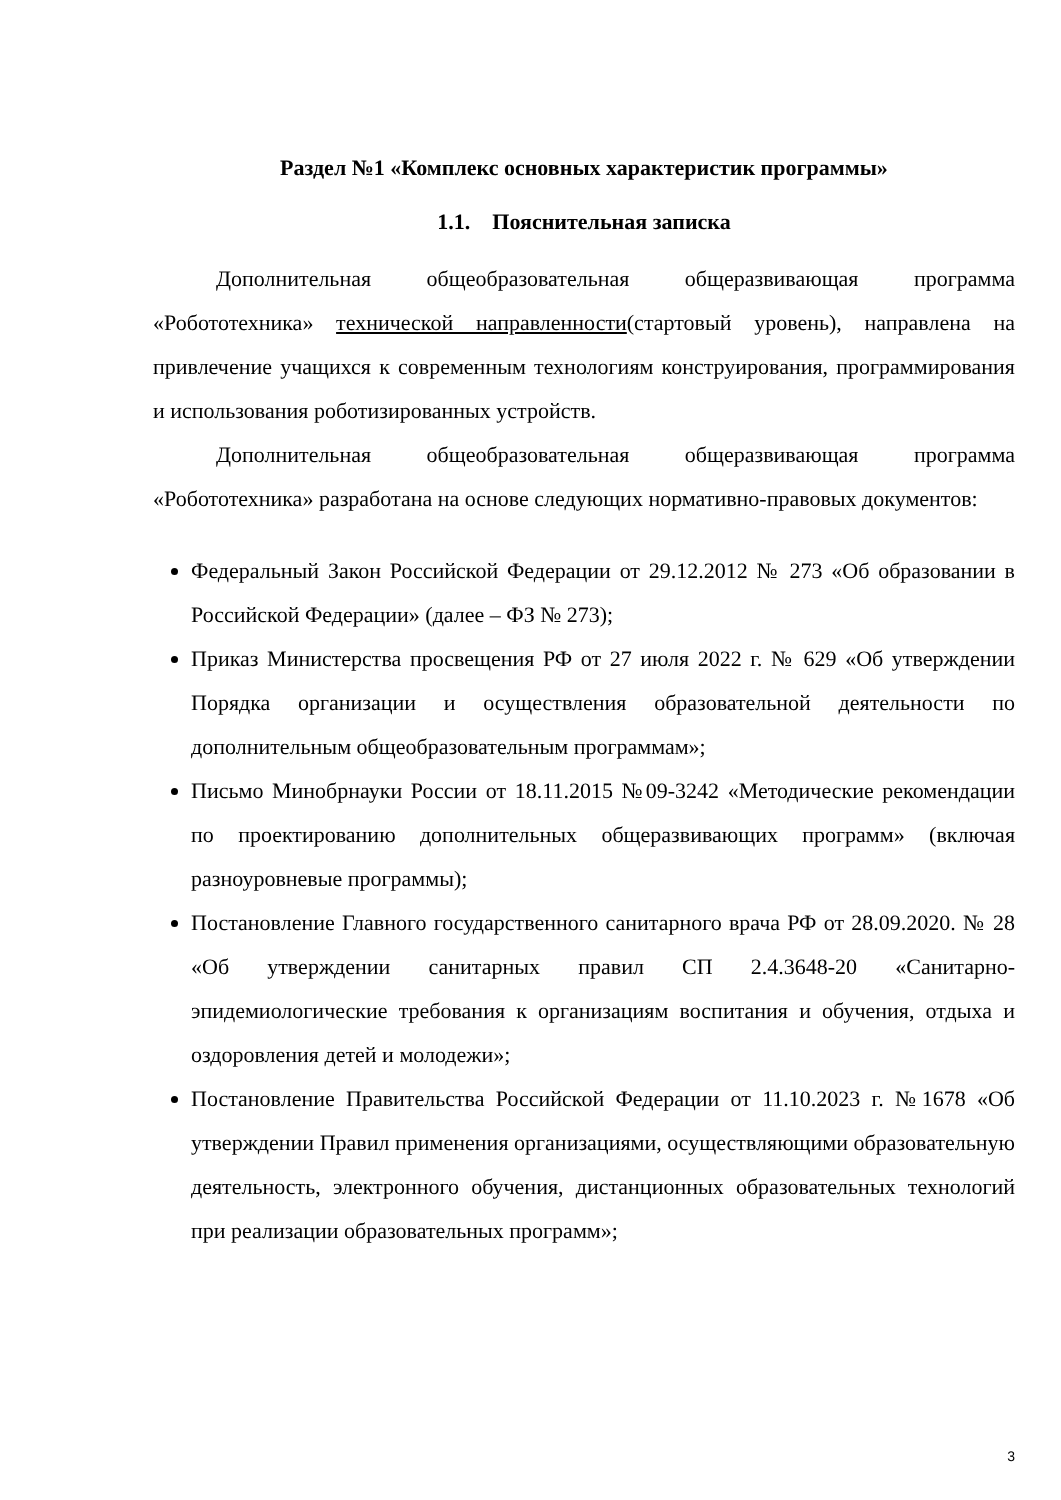Раздел №1 «Комплекс основных характеристик программы»
1.1. Пояснительная записка
Дополнительная общеобразовательная общеразвивающая программа «Робототехника» технической направленности(стартовый уровень), направлена на привлечение учащихся к современным технологиям конструирования, программирования и использования роботизированных устройств.
Дополнительная общеобразовательная общеразвивающая программа «Робототехника» разработана на основе следующих нормативно-правовых документов:
Федеральный Закон Российской Федерации от 29.12.2012 № 273 «Об образовании в Российской Федерации» (далее – ФЗ № 273);
Приказ Министерства просвещения РФ от 27 июля 2022 г. № 629 «Об утверждении Порядка организации и осуществления образовательной деятельности по дополнительным общеобразовательным программам»;
Письмо Минобрнауки России от 18.11.2015 №09-3242 «Методические рекомендации по проектированию дополнительных общеразвивающих программ» (включая разноуровневые программы);
Постановление Главного государственного санитарного врача РФ от 28.09.2020. № 28 «Об утверждении санитарных правил СП 2.4.3648-20 «Санитарно-эпидемиологические требования к организациям воспитания и обучения, отдыха и оздоровления детей и молодежи»;
Постановление Правительства Российской Федерации от 11.10.2023 г. №1678 «Об утверждении Правил применения организациями, осуществляющими образовательную деятельность, электронного обучения, дистанционных образовательных технологий при реализации образовательных программ»;
3